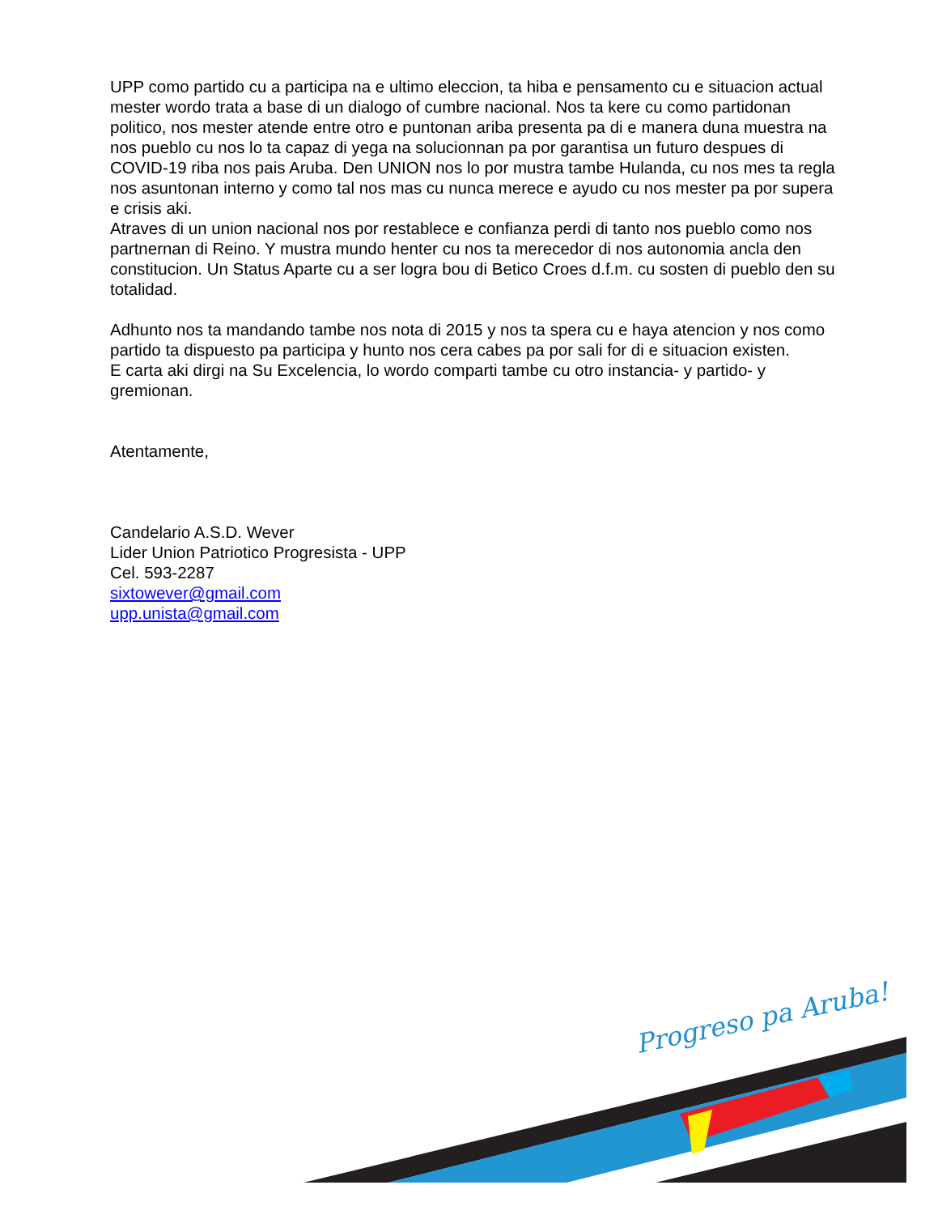UPP como partido cu a participa na e ultimo eleccion, ta hiba e pensamento cu e situacion actual mester wordo trata a base di un dialogo of cumbre nacional. Nos ta kere cu como partidonan politico, nos mester atende entre otro e puntonan ariba presenta pa di e manera duna muestra na nos pueblo cu nos lo ta capaz di yega na solucionnan pa por garantisa un futuro despues di COVID-19 riba nos pais Aruba. Den UNION nos lo por mustra tambe Hulanda, cu nos mes ta regla nos asuntonan interno y como tal nos mas cu nunca merece e ayudo cu nos mester pa por supera e crisis aki.
Atraves di un union nacional nos por restablece e confianza perdi di tanto nos pueblo como nos partnernan di Reino. Y mustra mundo henter cu nos ta merecedor di nos autonomia ancla den constitucion. Un Status Aparte cu a ser logra bou di Betico Croes d.f.m. cu sosten di pueblo den su totalidad.
Adhunto nos ta mandando tambe nos nota di 2015 y nos ta spera cu e haya atencion y nos como partido ta dispuesto pa participa y hunto nos cera cabes pa por sali for di e situacion existen.
E carta aki dirgi na Su Excelencia, lo wordo comparti tambe cu otro instancia- y partido- y gremionan.
Atentamente,
Candelario A.S.D. Wever
Lider Union Patriotico Progresista - UPP
Cel. 593-2287
sixtowever@gmail.com
upp.unista@gmail.com
Progreso pa Aruba!